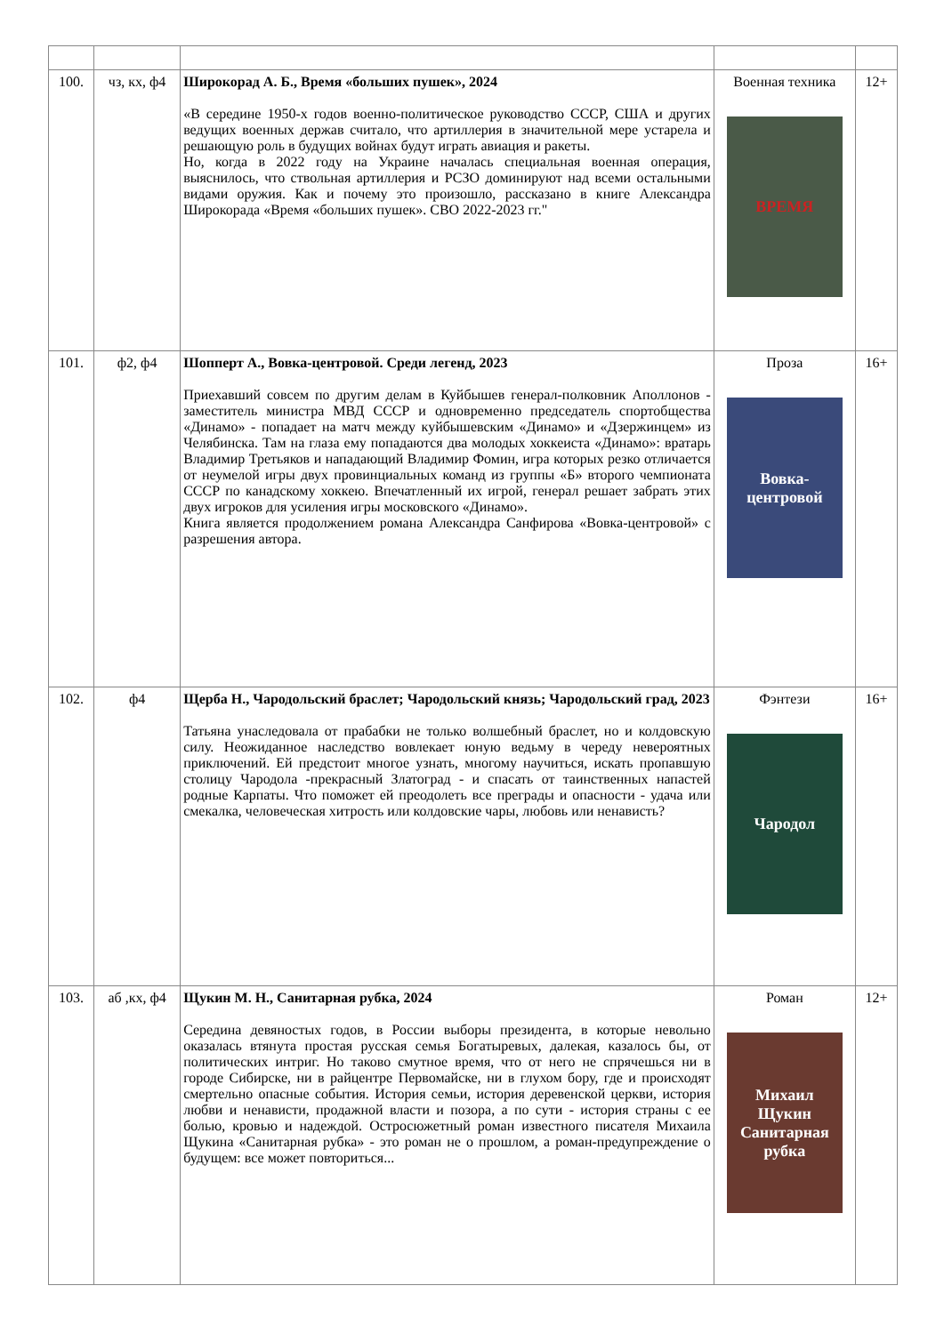| 100. | чз, кх, ф4 | Широкорад А. Б., Время «больших пушек», 2024 «В середине 1950-х годов военно-политическое руководство СССР, США и других ведущих военных держав считало, что артиллерия в значительной мере устарела и решающую роль в будущих войнах будут играть авиация и ракеты. Но, когда в 2022 году на Украине началась специальная военная операция, выяснилось, что ствольная артиллерия и РСЗО доминируют над всеми остальными видами оружия. Как и почему это произошло, рассказано в книге Александра Широкорада «Время «больших пушек». СВО 2022-2023 гг." | Военная техника ВРЕМЯ | 12+ |
| 101. | ф2, ф4 | Шопперт А., Вовка-центровой. Среди легенд, 2023 Приехавший совсем по другим делам в Куйбышев генерал-полковник Аполлонов - заместитель министра МВД СССР и одновременно председатель спортобщества «Динамо» - попадает на матч между куйбышевским «Динамо» и «Дзержинцем» из Челябинска. Там на глаза ему попадаются два молодых хоккеиста «Динамо»: вратарь Владимир Третьяков и нападающий Владимир Фомин, игра которых резко отличается от неумелой игры двух провинциальных команд из группы «Б» второго чемпионата СССР по канадскому хоккею. Впечатленный их игрой, генерал решает забрать этих двух игроков для усиления игры московского «Динамо». Книга является продолжением романа Александра Санфирова «Вовка-центровой» с разрешения автора. | Проза Вовка-центровой | 16+ |
| 102. | ф4 | Щерба Н., Чародольский браслет; Чародольский князь; Чародольский град, 2023 Татьяна унаследовала от прабабки не только волшебный браслет, но и колдовскую силу. Неожиданное наследство вовлекает юную ведьму в череду невероятных приключений. Ей предстоит многое узнать, многому научиться, искать пропавшую столицу Чародола -прекрасный Златоград - и спасать от таинственных напастей родные Карпаты. Что поможет ей преодолеть все преграды и опасности - удача или смекалка, человеческая хитрость или колдовские чары, любовь или ненависть? | Фэнтези Чародол | 16+ |
| 103. | аб ,кх, ф4 | Щукин М. Н., Санитарная рубка, 2024 Середина девяностых годов, в России выборы президента, в которые невольно оказалась втянута простая русская семья Богатыревых, далекая, казалось бы, от политических интриг. Но таково смутное время, что от него не спрячешься ни в городе Сибирске, ни в райцентре Первомайске, ни в глухом бору, где и происходят смертельно опасные события. История семьи, история деревенской церкви, история любви и ненависти, продажной власти и позора, а по сути - история страны с ее болью, кровью и надеждой. Остросюжетный роман известного писателя Михаила Щукина «Санитарная рубка» - это роман не о прошлом, а роман-предупреждение о будущем: все может повториться... | Роман Михаил Щукин Санитарная рубка | 12+ |